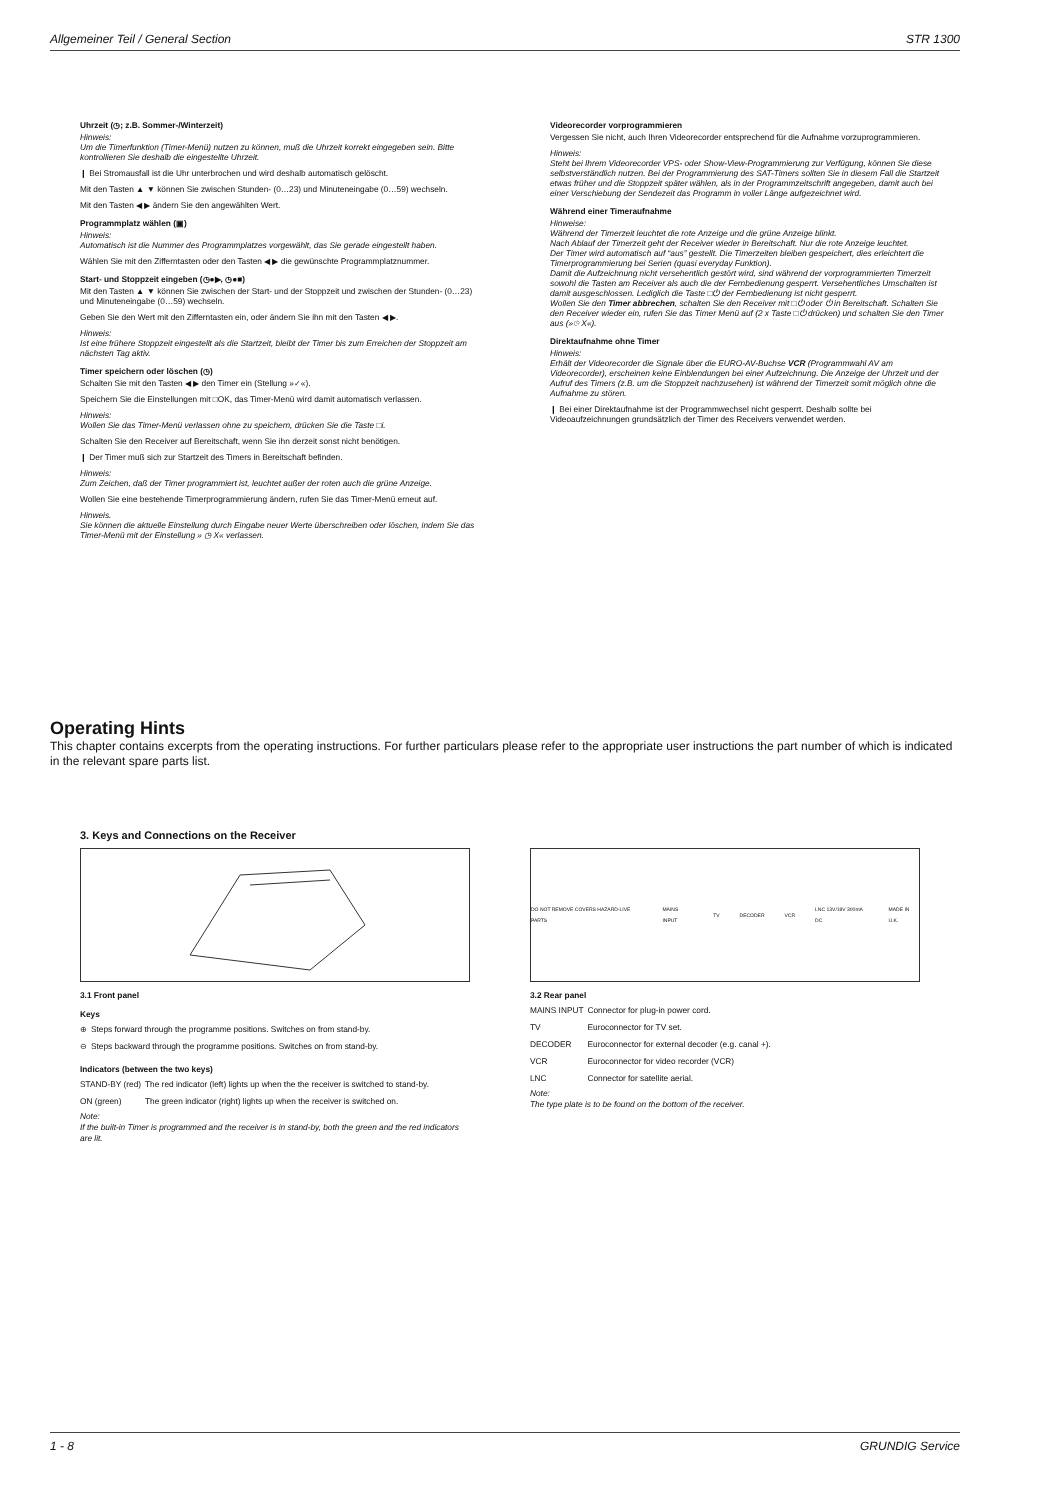Allgemeiner Teil / General Section STR 1300
Uhrzeit (◷; z.B. Sommer-/Winterzeit)
Hinweis:
Um die Timerfunktion (Timer-Menü) nutzen zu können, muß die Uhrzeit korrekt eingegeben sein. Bitte kontrollieren Sie deshalb die eingestellte Uhrzeit.
❙ Bei Stromausfall ist die Uhr unterbrochen und wird deshalb automatisch gelöscht.
Mit den Tasten ▲ ▼ können Sie zwischen Stunden- (0…23) und Minuteneingabe (0…59) wechseln.
Mit den Tasten ◀ ▶ ändern Sie den angewählten Wert.
Programmplatz wählen (▣)
Hinweis:
Automatisch ist die Nummer des Programmplatzes vorgewählt, das Sie gerade eingestellt haben.
Wählen Sie mit den Zifferntasten oder den Tasten ◀ ▶ die gewünschte Programmplatznummer.
Start- und Stoppzeit eingeben (◷●▶, ◷●■)
Mit den Tasten ▲ ▼ können Sie zwischen der Start- und der Stoppzeit und zwischen der Stunden- (0…23) und Minuteneingabe (0…59) wechseln.
Geben Sie den Wert mit den Zifferntasten ein, oder ändern Sie ihn mit den Tasten ◀ ▶.
Hinweis:
Ist eine frühere Stoppzeit eingestellt als die Startzeit, bleibt der Timer bis zum Erreichen der Stoppzeit am nächsten Tag aktiv.
Timer speichern oder löschen (◷)
Schalten Sie mit den Tasten ◀ ▶ den Timer ein (Stellung »✓«).
Speichern Sie die Einstellungen mit □OK, das Timer-Menü wird damit automatisch verlassen.
Hinweis:
Wollen Sie das Timer-Menü verlassen ohne zu speichern, drücken Sie die Taste □i.
Schalten Sie den Receiver auf Bereitschaft, wenn Sie ihn derzeit sonst nicht benötigen.
❙ Der Timer muß sich zur Startzeit des Timers in Bereitschaft befinden.
Hinweis:
Zum Zeichen, daß der Timer programmiert ist, leuchtet außer der roten auch die grüne Anzeige.
Wollen Sie eine bestehende Timerprogrammierung ändern, rufen Sie das Timer-Menü erneut auf.
Hinweis.
Sie können die aktuelle Einstellung durch Eingabe neuer Werte überschreiben oder löschen, indem Sie das Timer-Menü mit der Einstellung » ◷ X« verlassen.
Videorecorder vorprogrammieren
Vergessen Sie nicht, auch Ihren Videorecorder entsprechend für die Aufnahme vorzuprogrammieren.
Hinweis:
Steht bei Ihrem Videorecorder VPS- oder Show-View-Programmierung zur Verfügung, können Sie diese selbstverständlich nutzen. Bei der Programmierung des SAT-Timers sollten Sie in diesem Fall die Startzeit etwas früher und die Stoppzeit später wählen, als in der Programmzeitschrift angegeben, damit auch bei einer Verschiebung der Sendezeit das Programm in voller Länge aufgezeichnet wird.
Während einer Timeraufnahme
Hinweise:
Während der Timerzeit leuchtet die rote Anzeige und die grüne Anzeige blinkt.
Nach Ablauf der Timerzeit geht der Receiver wieder in Bereitschaft. Nur die rote Anzeige leuchtet.
Der Timer wird automatisch auf “aus” gestellt. Die Timerzeiten bleiben gespeichert, dies erleichtert die Timerprogrammierung bei Serien (quasi everyday Funktion).
Damit die Aufzeichnung nicht versehentlich gestört wird, sind während der vorprogrammierten Timerzeit sowohl die Tasten am Receiver als auch die der Fernbedienung gesperrt. Versehentliches Umschalten ist damit ausgeschlossen. Lediglich die Taste □⏻ der Fernbedienung ist nicht gesperrt.
Wollen Sie den Timer abbrechen, schalten Sie den Receiver mit □⏻ oder ⏻ in Bereitschaft. Schalten Sie den Receiver wieder ein, rufen Sie das Timer Menü auf (2 x Taste □⏻ drücken) und schalten Sie den Timer aus (»◷ X«).
Direktaufnahme ohne Timer
Hinweis:
Erhält der Videorecorder die Signale über die EURO-AV-Buchse VCR (Programmwahl AV am Videorecorder), erscheinen keine Einblendungen bei einer Aufzeichnung. Die Anzeige der Uhrzeit und der Aufruf des Timers (z.B. um die Stoppzeit nachzusehen) ist während der Timerzeit somit möglich ohne die Aufnahme zu stören.
❙ Bei einer Direktaufnahme ist der Programmwechsel nicht gesperrt. Deshalb sollte bei Videoaufzeichnungen grundsätzlich der Timer des Receivers verwendet werden.
Operating Hints
This chapter contains excerpts from the operating instructions. For further particulars please refer to the appropriate user instructions the part number of which is indicated in the relevant spare parts list.
3. Keys and Connections on the Receiver
3.1 Front panel
Keys
| ⊕ | Steps forward through the programme positions. Switches on from stand-by. |
| ⊖ | Steps backward through the programme positions. Switches on from stand-by. |
Indicators (between the two keys)
| STAND-BY (red) | The red indicator (left) lights up when the the receiver is switched to stand-by. |
| ON (green) | The green indicator (right) lights up when the receiver is switched on. |
Note:
If the built-in Timer is programmed and the receiver is in stand-by, both the green and the red indicators are lit.
DO NOT REMOVE COVERS HAZARD-LIVE PARTS MAINS INPUT TV DECODER VCR LNC 13V/18V 300mA DC MADE IN U.K.
3.2 Rear panel
| MAINS INPUT | Connector for plug-in power cord. |
| TV | Euroconnector for TV set. |
| DECODER | Euroconnector for external decoder (e.g. canal +). |
| VCR | Euroconnector for video recorder (VCR) |
| LNC | Connector for satellite aerial. |
Note:
The type plate is to be found on the bottom of the receiver.
1 - 8 GRUNDIG Service